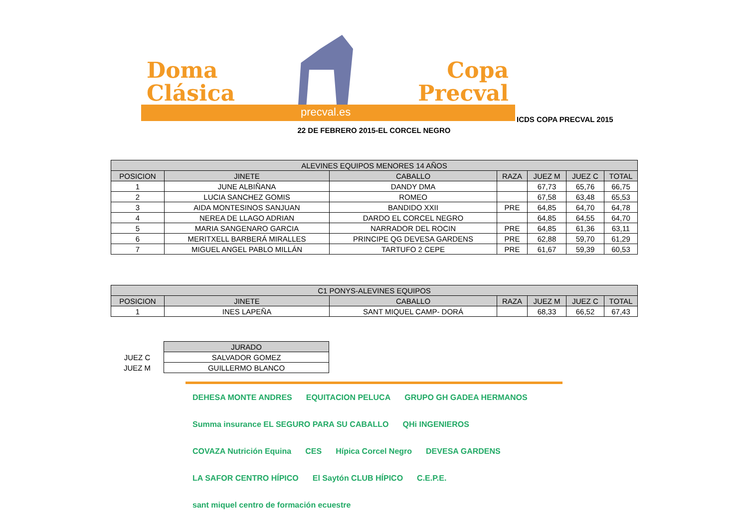Doma
Clásica
Copa
Precval
precval.es
ICDS COPA PRECVAL 2015
22 DE FEBRERO 2015-EL CORCEL NEGRO
| ALEVINES EQUIPOS MENORES 14 AÑOS | | | | | | |
| --- | --- | --- | --- | --- | --- | --- |
| POSICION | JINETE | CABALLO | RAZA | JUEZ M | JUEZ C | TOTAL |
| 1 | JUNE ALBIÑANA | DANDY DMA | | 67,73 | 65,76 | 66,75 |
| 2 | LUCIA SANCHEZ GOMIS | ROMEO | | 67,58 | 63,48 | 65,53 |
| 3 | AIDA MONTESINOS SANJUAN | BANDIDO XXII | PRE | 64,85 | 64,70 | 64,78 |
| 4 | NEREA DE LLAGO ADRIAN | DARDO EL CORCEL NEGRO | | 64,85 | 64,55 | 64,70 |
| 5 | MARIA SANGENARO GARCIA | NARRADOR DEL ROCIN | PRE | 64,85 | 61,36 | 63,11 |
| 6 | MERITXELL BARBERÁ MIRALLES | PRINCIPE QG DEVESA GARDENS | PRE | 62,88 | 59,70 | 61,29 |
| 7 | MIGUEL ANGEL PABLO MILLÁN | TARTUFO 2 CEPE | PRE | 61,67 | 59,39 | 60,53 |
| C1 PONYS-ALEVINES EQUIPOS | | | | | | |
| --- | --- | --- | --- | --- | --- | --- |
| POSICION | JINETE | CABALLO | RAZA | JUEZ M | JUEZ C | TOTAL |
| 1 | INES LAPEÑA | SANT MIQUEL CAMP- DORÁ | | 68,33 | 66,52 | 67,43 |
| | JURADO |
| JUEZ C | SALVADOR GOMEZ |
| JUEZ M | GUILLERMO BLANCO |
DEHESA MONTE ANDRES EQUITACION PELUCA GRUPO GH GADEA HERMANOS Summa insurance EL SEGURO PARA SU CABALLO QHi INGENIEROS COVAZA Nutrición Equina CES Hípica Corcel Negro DEVESA GARDENS LA SAFOR CENTRO HÍPICO El Saytón CLUB HÍPICO C.E.P.E. sant miquel centro de formación ecuestre